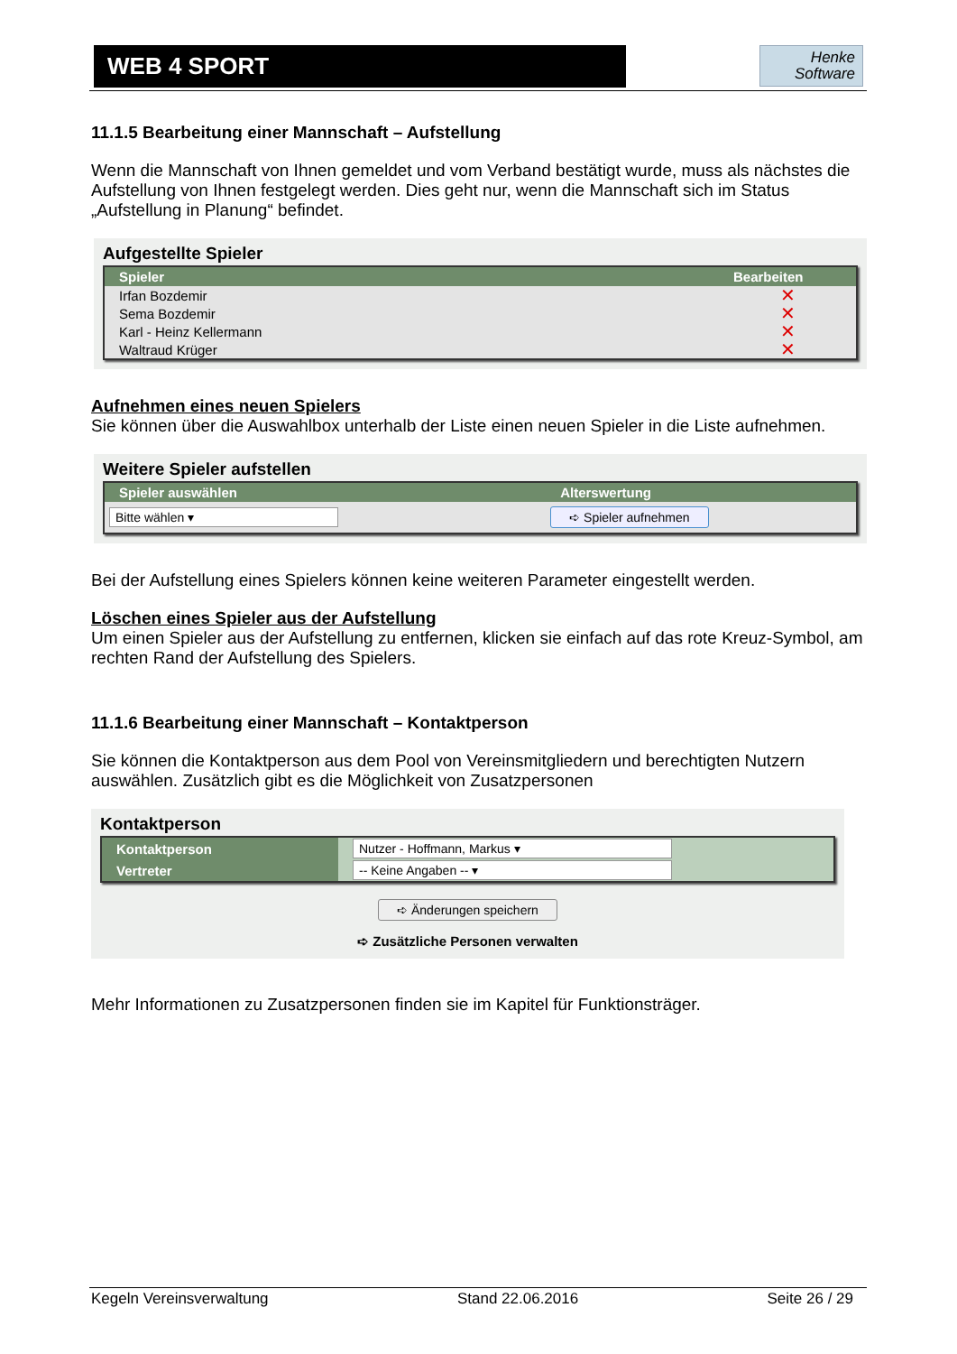WEB 4 SPORT
Henke
Software
11.1.5 Bearbeitung einer Mannschaft – Aufstellung
Wenn die Mannschaft von Ihnen gemeldet und vom Verband bestätigt wurde, muss als nächstes die Aufstellung von Ihnen festgelegt werden. Dies geht nur, wenn die Mannschaft sich im Status „Aufstellung in Planung“ befindet.
Aufgestellte Spieler
| Spieler | Bearbeiten |
| --- | --- |
| Irfan Bozdemir | ✕ |
| Sema Bozdemir | ✕ |
| Karl - Heinz Kellermann | ✕ |
| Waltraud Krüger | ✕ |
Aufnehmen eines neuen Spielers
Sie können über die Auswahlbox unterhalb der Liste einen neuen Spieler in die Liste aufnehmen.
Weitere Spieler aufstellen
| Spieler auswählen | Alterswertung |
| --- | --- |
| Bitte wählen ▾ | ➪ Spieler aufnehmen |
Bei der Aufstellung eines Spielers können keine weiteren Parameter eingestellt werden.
Löschen eines Spieler aus der Aufstellung
Um einen Spieler aus der Aufstellung zu entfernen, klicken sie einfach auf das rote Kreuz-Symbol, am rechten Rand der Aufstellung des Spielers.
11.1.6 Bearbeitung einer Mannschaft – Kontaktperson
Sie können die Kontaktperson aus dem Pool von Vereinsmitgliedern und berechtigten Nutzern auswählen. Zusätzlich gibt es die Möglichkeit von Zusatzpersonen
Kontaktperson
| Kontaktperson | Nutzer - Hoffmann, Markus ▾ |
| Vertreter | -- Keine Angaben -- ▾ |
➪ Änderungen speichern
➪ Zusätzliche Personen verwalten
Mehr Informationen zu Zusatzpersonen finden sie im Kapitel für Funktionsträger.
Kegeln Vereinsverwaltung Stand 22.06.2016 Seite 26 / 29